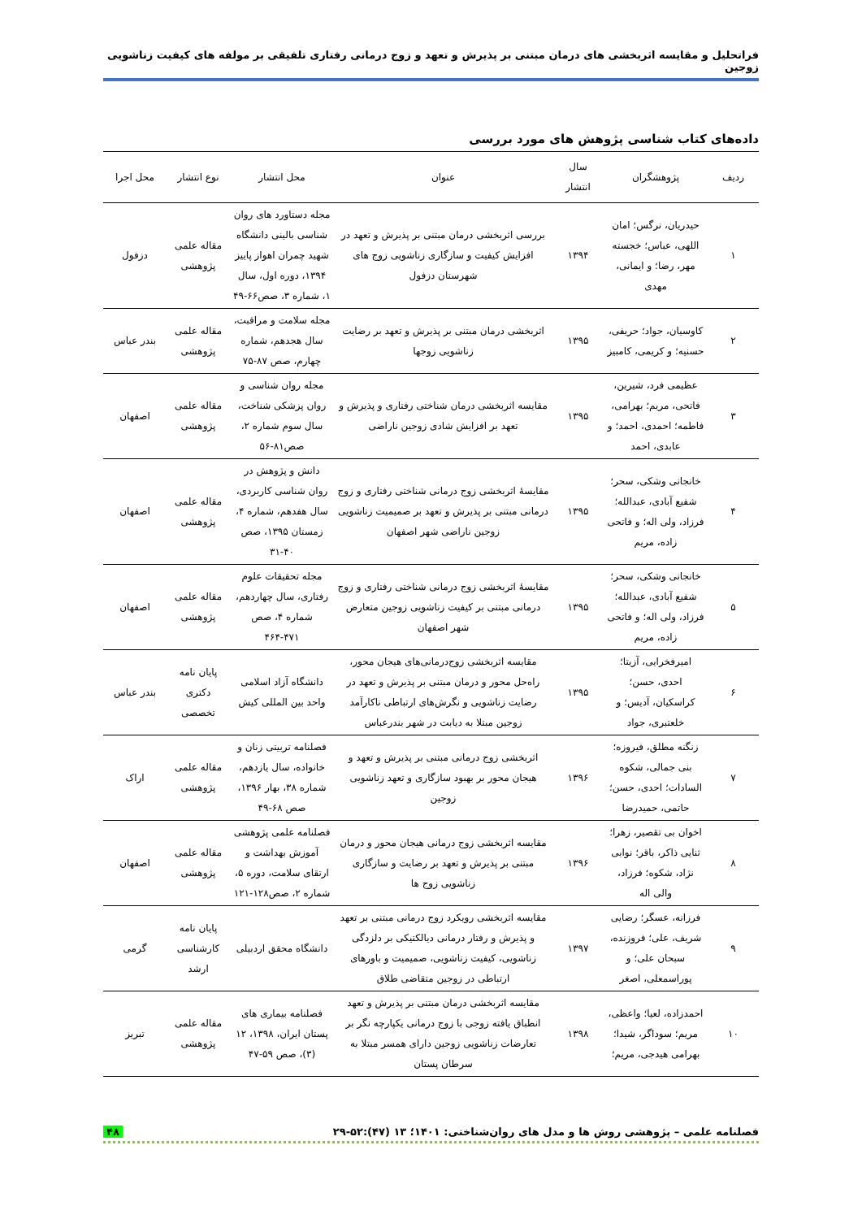فراتحلیل و مقایسه اثربخشی های درمان مبتنی بر پذیرش و تعهد و زوج درمانی رفتاری تلفیقی بر مولفه های کیفیت زناشویی زوجین
داده‌های کتاب شناسی پژوهش های مورد بررسی
| ردیف | پژوهشگران | سال انتشار | عنوان | محل انتشار | نوع انتشار | محل اجرا |
| --- | --- | --- | --- | --- | --- | --- |
| ۱ | حیدریان، نرگس؛ امان اللهی، عباس؛ خجسته مهر، رضا؛ و ایمانی، مهدی | ۱۳۹۴ | بررسی اثربخشی درمان مبتنی بر پذیرش و تعهد در افزایش کیفیت و سازگاری زناشویی زوج های شهرستان دزفول | مجله دستاورد های روان شناسی بالینی دانشگاه شهید چمران اهواز پاییز ۱۳۹۴، دوره اول، سال ۱، شماره ۳، صص۶۶-۴۹ | مقاله علمی پژوهشی | دزفول |
| ۲ | کاوسیان، جواد؛ حریفی، حسنیه؛ و کریمی، کامبیز | ۱۳۹۵ | اثربخشی درمان مبتنی بر پذیرش و تعهد بر رضایت زناشویی زوجها | مجله سلامت و مراقبت، سال هجدهم، شماره چهارم، صص ۸۷-۷۵ | مقاله علمی پژوهشی | بندر عباس |
| ۳ | عظیمی فرد، شیرین، فاتحی، مریم؛ بهرامی، فاطمه؛ احمدی، احمد؛ و عابدی، احمد | ۱۳۹۵ | مقایسه اثربخشی درمان شناختی رفتاری و پذیرش و تعهد بر افزایش شادی زوجین ناراضی | مجله روان شناسی و روان پزشکی شناخت، سال سوم شماره ۲، صص۸۱-۵۶ | مقاله علمی پژوهشی | اصفهان |
| ۴ | خانجانی وشکی، سحر؛ شفیع آبادی، عبدالله؛ فرزاد، ولی اله؛ و فاتحی زاده، مریم | ۱۳۹۵ | مقایسهٔ اثربخشی زوج درمانی شناختی رفتاری و زوج درمانی مبتنی بر پذیرش و تعهد بر صمیمیت زناشویی زوجین ناراضی شهر اصفهان | دانش و پژوهش در روان شناسی کاربردی، سال هفدهم، شماره ۴، زمستان ۱۳۹۵، صص ۴۰-۳۱ | مقاله علمی پژوهشی | اصفهان |
| ۵ | خانجانی وشکی، سحر؛ شفیع آبادی، عبدالله؛ فرزاد، ولی اله؛ و فاتحی زاده، مریم | ۱۳۹۵ | مقایسهٔ اثربخشی زوج درمانی شناختی رفتاری و زوج درمانی مبتنی بر کیفیت زناشویی زوجین متعارض شهر اصفهان | مجله تحقیقات علوم رفتاری، سال چهاردهم، شماره ۴، صص ۴۷۱-۴۶۴ | مقاله علمی پژوهشی | اصفهان |
| ۶ | امیرفخرایی، آزیتا؛ احدی، حسن؛ کراسکیان، آدیس؛ و خلعتبری، جواد | ۱۳۹۵ | مقایسه اثربخشی زوج‌درمانی‌های هیجان محور، راه‌حل محور و درمان مبتنی بر پذیرش و تعهد در رضایت زناشویی و نگرش‌های ارتباطی ناکارآمد زوجین مبتلا به دیابت در شهر بندرعباس | دانشگاه آزاد اسلامی واحد بین المللی کیش | پایان نامه دکتری تخصصی | بندر عباس |
| ۷ | زنگنه مطلق، فیروزه؛ بنی جمالی، شکوه السادات؛ احدی، حسن؛ حاتمی، حمیدرضا | ۱۳۹۶ | اثربخشی زوج درمانی مبتنی بر پذیرش و تعهد و هیجان محور بر بهبود سازگاری و تعهد زناشویی زوجین | فصلنامه تربیتی زنان و خانواده، سال یازدهم، شماره ۳۸، بهار ۱۳۹۶، صص ۶۸-۴۹ | مقاله علمی پژوهشی | اراک |
| ۸ | اخوان بی تقصیر، زهرا؛ ثنایی ذاکر، باقر؛ نوابی نژاد، شکوه؛ فرزاد، والی اله | ۱۳۹۶ | مقایسه اثربخشی زوج درمانی هیجان محور و درمان مبتنی بر پذیرش و تعهد بر رضایت و سازگاری زناشویی زوج ها | فصلنامه علمی پژوهشی آموزش بهداشت و ارتقای سلامت، دوره ۵، شماره ۲، صص۱۲۸-۱۲۱ | مقاله علمی پژوهشی | اصفهان |
| ۹ | فرزانه، عسگر؛ رضایی شریف، علی؛ فروزنده، سبحان علی؛ و پوراسمعلی، اصغر | ۱۳۹۷ | مقایسه اثربخشی رویکرد زوج درمانی مبتنی بر تعهد و پذیرش و رفتار درمانی دیالکتیکی بر دلزدگی زناشویی، کیفیت زناشویی، صمیمیت و باورهای ارتباطی در زوجین متقاضی طلاق | دانشگاه محقق اردبیلی | پایان نامه کارشناسی ارشد | گرمی |
| ۱۰ | احمدزاده، لعیا؛ واعظی، مریم؛ سوداگر، شیدا؛ بهرامی هیدجی، مریم؛ | ۱۳۹۸ | مقایسه اثربخشی درمان مبتنی بر پذیرش و تعهد انطباق یافته زوجی با زوج درمانی یکپارچه نگر بر تعارضات زناشویی زوجین دارای همسر مبتلا به سرطان پستان | فصلنامه بیماری های پستان ایران، ۱۳۹۸، ۱۲ (۳)، صص ۵۹-۴۷ | مقاله علمی پژوهشی | تبریز |
فصلنامه علمی – پژوهشی روش ها و مدل های روان‌شناختی: ۱۴۰۱؛ ۱۳ (۴۷):۵۲-۲۹ ۴۸